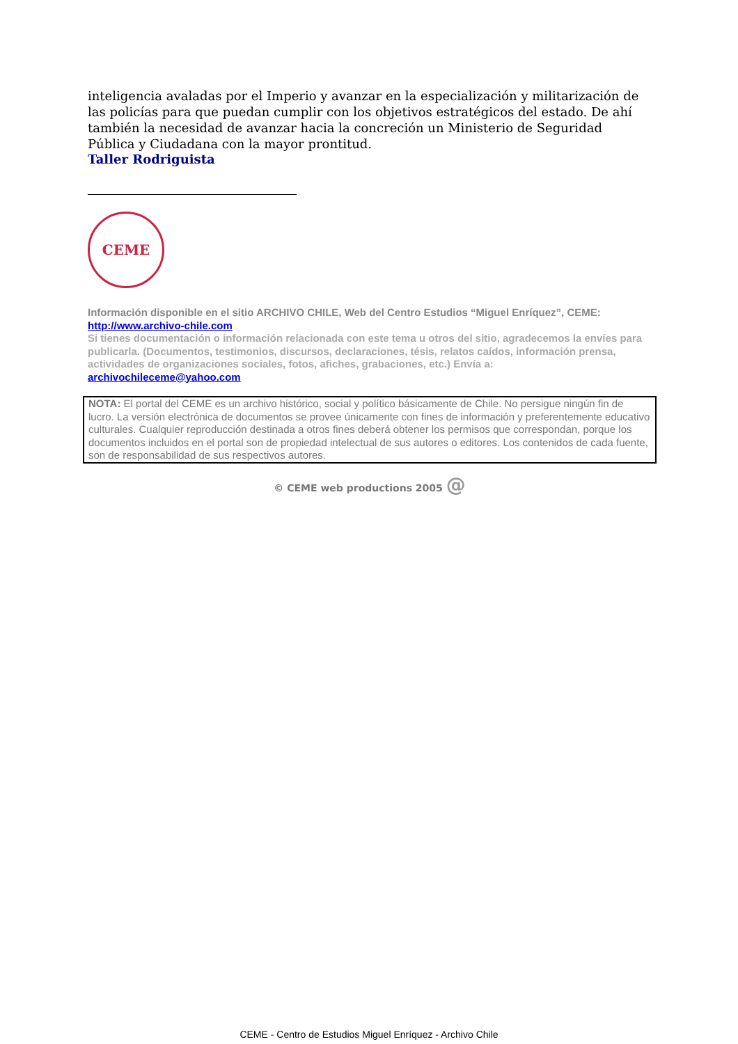inteligencia avaladas por el Imperio y avanzar en la especialización y militarización de las policías para que puedan cumplir con los objetivos estratégicos del estado. De ahí también la necesidad de avanzar hacia la concreción un Ministerio de Seguridad Pública y Ciudadana con la mayor prontitud.
Taller Rodriguista
CEME
Información disponible en el sitio ARCHIVO CHILE, Web del Centro Estudios “Miguel Enríquez”, CEME:
http://www.archivo-chile.com
Si tienes documentación o información relacionada con este tema u otros del sitio, agradecemos la envíes para publicarla. (Documentos, testimonios, discursos, declaraciones, tésis, relatos caídos, información prensa, actividades de organizaciones sociales, fotos, afiches, grabaciones, etc.) Envía a:
archivochileceme@yahoo.com
NOTA: El portal del CEME es un archivo histórico, social y político básicamente de Chile. No persigue ningún fin de lucro. La versión electrónica de documentos se provee únicamente con fines de información y preferentemente educativo culturales. Cualquier reproducción destinada a otros fines deberá obtener los permisos que correspondan, porque los documentos incluidos en el portal son de propiedad intelectual de sus autores o editores. Los contenidos de cada fuente, son de responsabilidad de sus respectivos autores.
© CEME web productions 2005 @
CEME - Centro de Estudios Miguel Enríquez - Archivo Chile